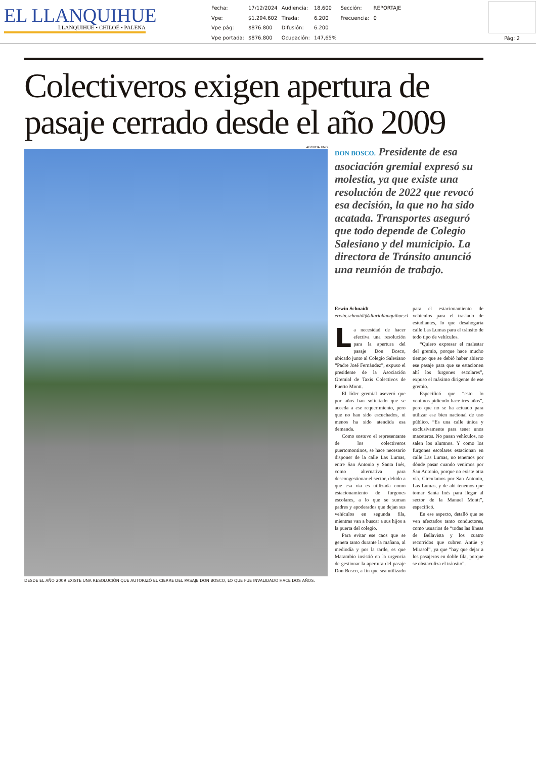EL LLANQUIHUE
LLANQUIHUE • CHILOÉ • PALENA
| Fecha: | 17/12/2024 | Audiencia: | 18.600 | Sección: | REPORTAJE |
| Vpe: | $1.294.602 | Tirada: | 6.200 | Frecuencia: | 0 |
| Vpe pág: | $876.800 | Difusión: | 6.200 | | |
| Vpe portada: | $876.800 | Ocupación: | 147,65% | | |
Pág: 2
Colectiveros exigen apertura de pasaje cerrado desde el año 2009
AGENCIA UNO
DESDE EL AÑO 2009 EXISTE UNA RESOLUCIÓN QUE AUTORIZÓ EL CIERRE DEL PASAJE DON BOSCO, LO QUE FUE INVALIDADO HACE DOS AÑOS.
DON BOSCO. Presidente de esa asociación gremial expresó su molestia, ya que existe una resolución de 2022 que revocó esa decisión, la que no ha sido acatada. Transportes aseguró que todo depende de Colegio Salesiano y del municipio. La directora de Tránsito anunció una reunión de trabajo.
Erwin Schnaidt
erwin.schnaidt@diariollanquihue.cl
La necesidad de hacer efectiva una resolución para la apertura del pasaje Don Bosco, ubicado junto al Colegio Salesiano “Padre José Fernández”, expuso el presidente de la Asociación Gremial de Taxis Colectivos de Puerto Montt.
El líder gremial aseveró que por años han solicitado que se acceda a ese requerimiento, pero que no han sido escuchados, ni menos ha sido atendida esa demanda.
Como sostuvo el representante de los colectiveros puertomontinos, se hace necesario disponer de la calle Las Lumas, entre San Antonio y Santa Inés, como alternativa para descongestionar el sector, debido a que esa vía es utilizada como estacionamiento de furgones escolares, a lo que se suman padres y apoderados que dejan sus vehículos en segunda fila, mientras van a buscar a sus hijos a la puerta del colegio.
Para evitar ese caos que se genera tanto durante la mañana, al mediodía y por la tarde, es que Marambio insistió en la urgencia de gestionar la apertura del pasaje Don Bosco, a fin que sea utilizado para el estacionamiento de vehículos para el traslado de estudiantes, lo que desahogaría calle Las Lumas para el tránsito de todo tipo de vehículos.
“Quiero expresar el malestar del gremio, porque hace mucho tiempo que se debió haber abierto ese pasaje para que se estacionen ahí los furgones escolares”, expuso el máximo dirigente de ese gremio.
Especificó que “esto lo venimos pidiendo hace tres años”, pero que no se ha actuado para utilizar ese bien nacional de uso público. “Es una calle única y exclusivamente para tener unos maceteros. No pasan vehículos, no salen los alumnos. Y como los furgones escolares estacionan en calle Las Lumas, no tenemos por dónde pasar cuando venimos por San Antonio, porque no existe otra vía. Circulamos por San Antonio, Las Lumas, y de ahí tenemos que tomar Santa Inés para llegar al sector de la Manuel Montt”, especificó.
En ese aspecto, detalló que se ven afectados tanto conductores, como usuarios de “todas las líneas de Bellavista y los cuatro recorridos que cubren Antúe y Mirasol”, ya que “hay que dejar a los pasajeros en doble fila, porque se obstaculiza el tránsito”.